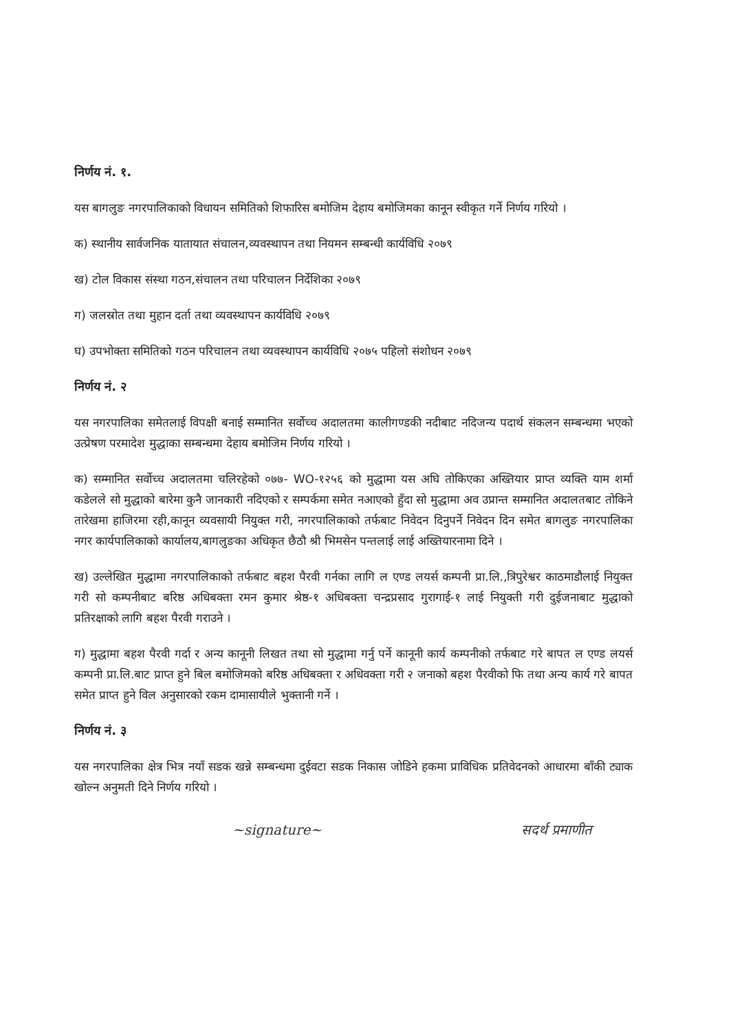निर्णय नं. १.
यस बागलुङ नगरपालिकाको विधायन समितिको शिफारिस बमोजिम देहाय बमोजिमका कानून स्वीकृत गर्ने निर्णय गरियो ।
क) स्थानीय सार्वजनिक यातायात संचालन,व्यवस्थापन तथा नियमन सम्बन्धी कार्यविधि २०७९
ख) टोल विकास संस्था गठन,संचालन तथा परिचालन निर्देशिका २०७९
ग) जलस्रोत तथा मुहान दर्ता तथा व्यवस्थापन कार्यविधि २०७९
घ) उपभोक्ता समितिको गठन परिचालन तथा व्यवस्थापन कार्यविधि २०७५ पहिलो संशोधन २०७९
निर्णय नं. २
यस नगरपालिका समेतलाई विपक्षी बनाई सम्मानित सर्वोच्च अदालतमा कालीगण्डकी नदीबाट नदिजन्य पदार्थ संकलन सम्बन्धमा भएको उत्प्रेषण परमादेश मुद्धाका सम्बन्धमा देहाय बमोजिम निर्णय गरियो ।
क) सम्मानित सर्वोच्च अदालतमा चलिरहेको ०७७- WO-१२५६ को मुद्धामा यस अघि तोकिएका अख्तियार प्राप्त व्यक्ति याम शर्मा कडेलले सो मुद्धाको बारेमा कुनै जानकारी नदिएको र सम्पर्कमा समेत नआएको हुँदा सो मुद्धामा अव उप्रान्त सम्मानित अदालतबाट तोकिने तारेखमा हाजिरमा रही,कानून व्यवसायी नियुक्त गरी, नगरपालिकाको तर्फबाट निवेदन दिनुपर्ने निवेदन दिन समेत बागलुङ नगरपालिका नगर कार्यपालिकाको कार्यालय,बागलुङका अधिकृत छैठौ श्री भिमसेन पन्तलाई लाई अख्तियारनामा दिने ।
ख) उल्लेखित मुद्धामा नगरपालिकाको तर्फबाट बहश पैरवी गर्नका लागि ल एण्ड लयर्स कम्पनी प्रा.लि.,त्रिपुरेश्वर काठमाडौलाई नियुक्त गरी सो कम्पनीबाट बरिष्ठ अधिबक्ता रमन कुमार श्रेष्ठ-१ अधिबक्ता चन्द्रप्रसाद गुरागाई-१ लाई नियुक्ती गरी दुईजनाबाट मुद्धाको प्रतिरक्षाको लागि बहश पैरवी गराउने ।
ग) मुद्धामा बहश पैरवी गर्दा र अन्य कानूनी लिखत तथा सो मुद्धामा गर्नु पर्ने कानूनी कार्य कम्पनीको तर्फबाट गरे बापत ल एण्ड लयर्स कम्पनी प्रा.लि.बाट प्राप्त हुने बिल बमोजिमको बरिष्ठ अधिबक्ता र अधिवक्ता गरी २ जनाको बहश पैरवीको फि तथा अन्य कार्य गरे बापत समेत प्राप्त हुने विल अनुसारको रकम दामासायीले भुक्तानी गर्ने ।
निर्णय नं. ३
यस नगरपालिका क्षेत्र भित्र नयाँ सडक खन्ने सम्बन्धमा दुईवटा सडक निकास जोडिने हकमा प्राविधिक प्रतिवेदनको आधारमा बाँकी ट्याक खोल्न अनुमती दिने निर्णय गरियो ।
~signature~ सदर्थ प्रमाणीत